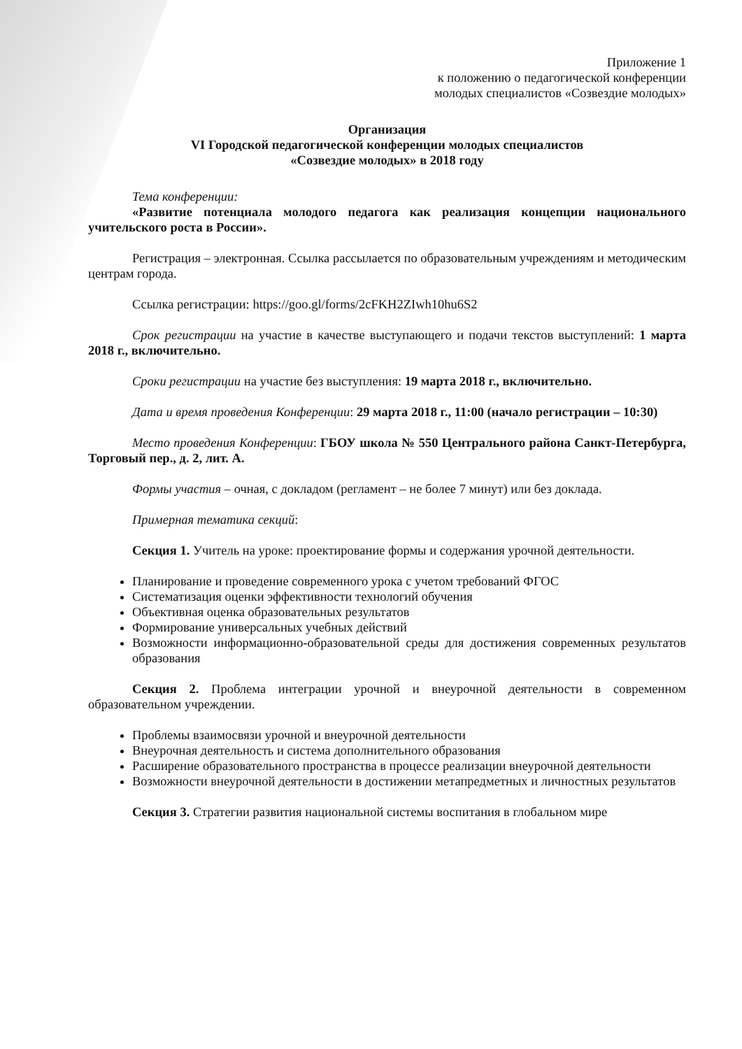Приложение 1
к положению о педагогической конференции
молодых специалистов «Созвездие молодых»
Организация
VI Городской педагогической конференции молодых специалистов
«Созвездие молодых» в 2018 году
Тема конференции:
«Развитие потенциала молодого педагога как реализация концепции национального учительского роста в России».
Регистрация – электронная. Ссылка рассылается по образовательным учреждениям и методическим центрам города.
Ссылка регистрации: https://goo.gl/forms/2cFKH2ZIwh10hu6S2
Срок регистрации на участие в качестве выступающего и подачи текстов выступлений: 1 марта 2018 г., включительно.
Сроки регистрации на участие без выступления: 19 марта 2018 г., включительно.
Дата и время проведения Конференции: 29 марта 2018 г., 11:00 (начало регистрации – 10:30)
Место проведения Конференции: ГБОУ школа № 550 Центрального района Санкт-Петербурга, Торговый пер., д. 2, лит. А.
Формы участия – очная, с докладом (регламент – не более 7 минут) или без доклада.
Примерная тематика секций:
Секция 1. Учитель на уроке: проектирование формы и содержания урочной деятельности.
Планирование и проведение современного урока с учетом требований ФГОС
Систематизация оценки эффективности технологий обучения
Объективная оценка образовательных результатов
Формирование универсальных учебных действий
Возможности информационно-образовательной среды для достижения современных результатов образования
Секция 2. Проблема интеграции урочной и внеурочной деятельности в современном образовательном учреждении.
Проблемы взаимосвязи урочной и внеурочной деятельности
Внеурочная деятельность и система дополнительного образования
Расширение образовательного пространства в процессе реализации внеурочной деятельности
Возможности внеурочной деятельности в достижении метапредметных и личностных результатов
Секция 3. Стратегии развития национальной системы воспитания в глобальном мире